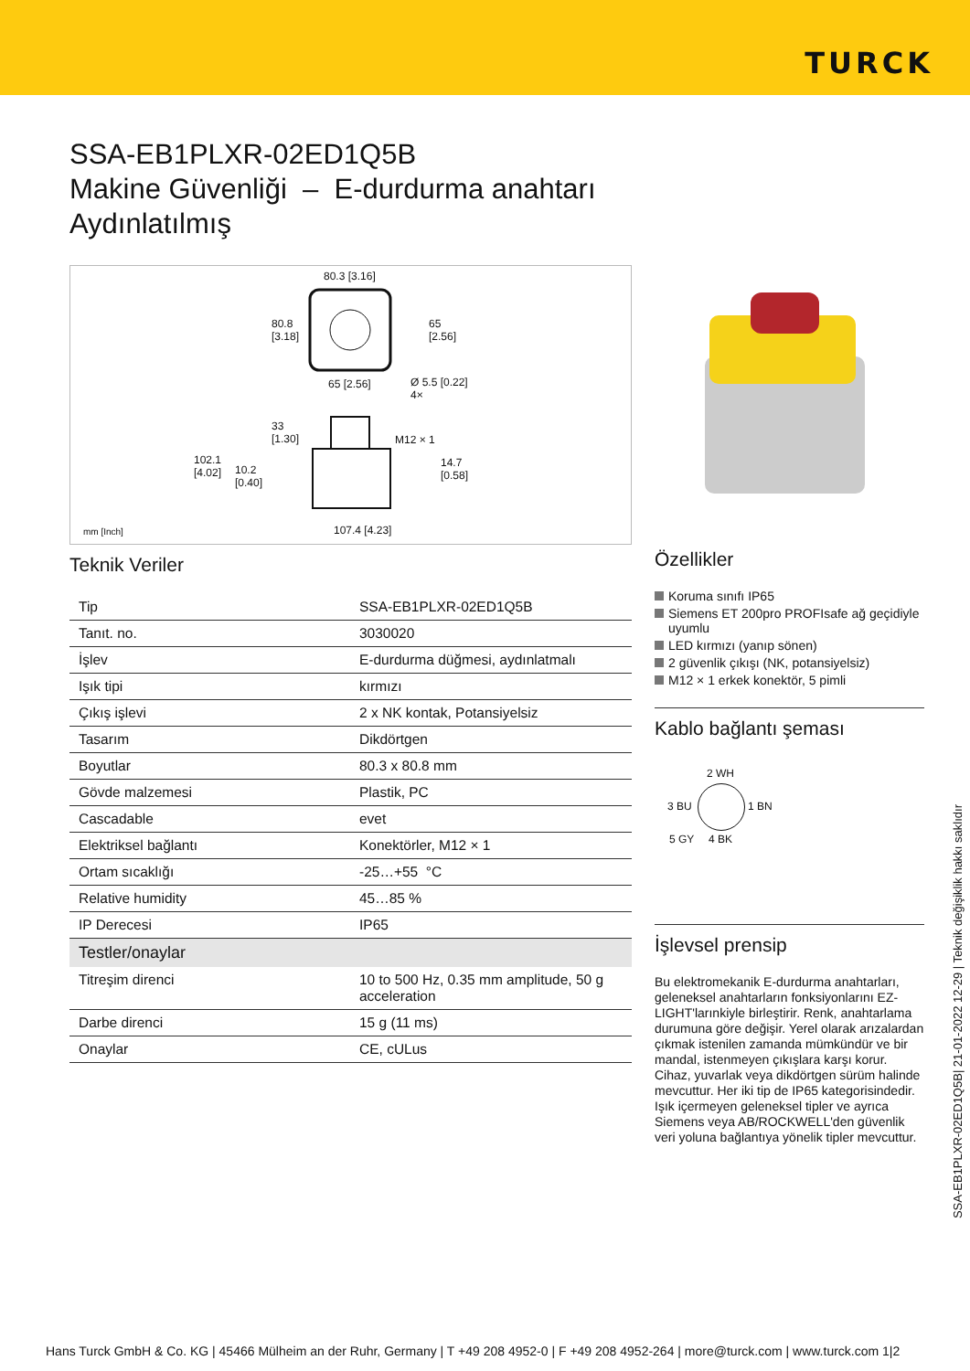TURCK
SSA-EB1PLXR-02ED1Q5B
Makine Güvenliği – E-durdurma anahtarı
Aydınlatılmış
80.3 [3.16]
80.8
[3.18]
65
[2.56]
65 [2.56]
Ø 5.5 [0.22]
4×
33
[1.30]
M12 × 1
102.1
[4.02]
10.2
[0.40]
14.7
[0.58]
107.4 [4.23]
mm [Inch]
Teknik Veriler
| Tip | SSA-EB1PLXR-02ED1Q5B |
| Tanıt. no. | 3030020 |
| İşlev | E-durdurma düğmesi, aydınlatmalı |
| Işık tipi | kırmızı |
| Çıkış işlevi | 2 x NK kontak, Potansiyelsiz |
| Tasarım | Dikdörtgen |
| Boyutlar | 80.3 x 80.8 mm |
| Gövde malzemesi | Plastik, PC |
| Cascadable | evet |
| Elektriksel bağlantı | Konektörler, M12 × 1 |
| Ortam sıcaklığı | -25…+55 °C |
| Relative humidity | 45…85 % |
| IP Derecesi | IP65 |
| Testler/onaylar | |
| Titreşim direnci | 10 to 500 Hz, 0.35 mm amplitude, 50 g acceleration |
| Darbe direnci | 15 g (11 ms) |
| Onaylar | CE, cULus |
Özellikler
Koruma sınıfı IP65
Siemens ET 200pro PROFIsafe ağ geçidiyle uyumlu
LED kırmızı (yanıp sönen)
2 güvenlik çıkışı (NK, potansiyelsiz)
M12 × 1 erkek konektör, 5 pimli
Kablo bağlantı şeması
2 WH
3 BU 1 BN
5 GY 4 BK
İşlevsel prensip
Bu elektromekanik E-durdurma anahtarları, geleneksel anahtarların fonksiyonlarını EZ-LIGHT'larınkiyle birleştirir. Renk, anahtarlama durumuna göre değişir. Yerel olarak arızalardan çıkmak istenilen zamanda mümkündür ve bir mandal, istenmeyen çıkışlara karşı korur. Cihaz, yuvarlak veya dikdörtgen sürüm halinde mevcuttur. Her iki tip de IP65 kategorisindedir. Işık içermeyen geleneksel tipler ve ayrıca Siemens veya AB/ROCKWELL'den güvenlik veri yoluna bağlantıya yönelik tipler mevcuttur.
SSA-EB1PLXR-02ED1Q5B| 21-01-2022 12-29 | Teknik değişiklik hakkı saklıdır
Hans Turck GmbH & Co. KG | 45466 Mülheim an der Ruhr, Germany | T +49 208 4952-0 | F +49 208 4952-264 | more@turck.com | www.turck.com 1|2